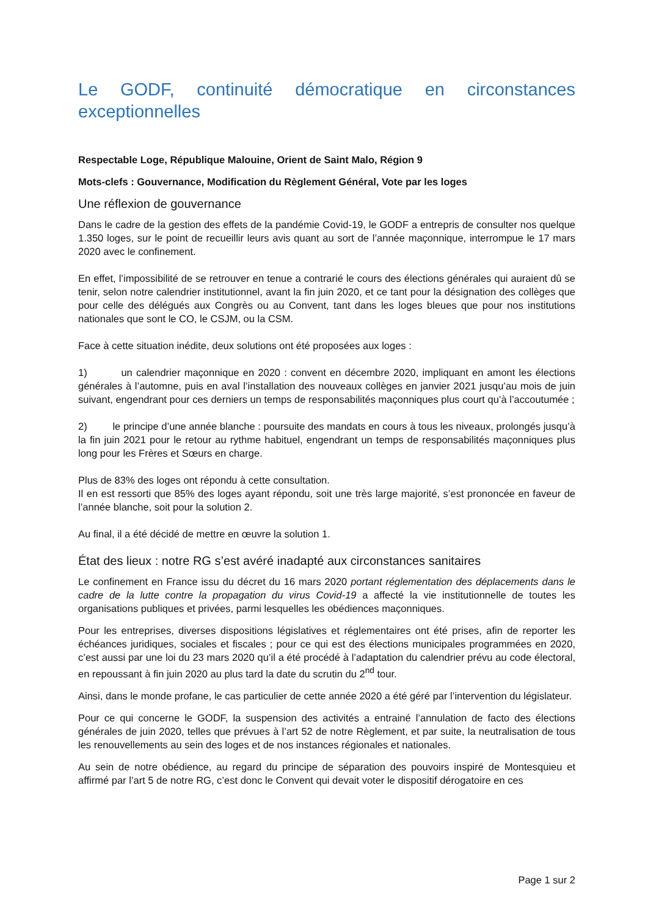Le GODF, continuité démocratique en circonstances
exceptionnelles
Respectable Loge, République Malouine, Orient de Saint Malo, Région 9
Mots-clefs : Gouvernance, Modification du Règlement Général, Vote par les loges
Une réflexion de gouvernance
Dans le cadre de la gestion des effets de la pandémie Covid-19, le GODF a entrepris de consulter nos quelque 1.350 loges, sur le point de recueillir leurs avis quant au sort de l’année maçonnique, interrompue le 17 mars 2020 avec le confinement.
En effet, l’impossibilité de se retrouver en tenue a contrarié le cours des élections générales qui auraient dû se tenir, selon notre calendrier institutionnel, avant la fin juin 2020, et ce tant pour la désignation des collèges que pour celle des délégués aux Congrès ou au Convent, tant dans les loges bleues que pour nos institutions nationales que sont le CO, le CSJM, ou la CSM.
Face à cette situation inédite, deux solutions ont été proposées aux loges :
1) un calendrier maçonnique en 2020 : convent en décembre 2020, impliquant en amont les élections générales à l’automne, puis en aval l’installation des nouveaux collèges en janvier 2021 jusqu’au mois de juin suivant, engendrant pour ces derniers un temps de responsabilités maçonniques plus court qu’à l’accoutumée ;
2) le principe d’une année blanche : poursuite des mandats en cours à tous les niveaux, prolongés jusqu’à la fin juin 2021 pour le retour au rythme habituel, engendrant un temps de responsabilités maçonniques plus long pour les Frères et Sœurs en charge.
Plus de 83% des loges ont répondu à cette consultation.
Il en est ressorti que 85% des loges ayant répondu, soit une très large majorité, s’est prononcée en faveur de l’année blanche, soit pour la solution 2.
Au final, il a été décidé de mettre en œuvre la solution 1.
État des lieux : notre RG s’est avéré inadapté aux circonstances sanitaires
Le confinement en France issu du décret du 16 mars 2020 portant réglementation des déplacements dans le cadre de la lutte contre la propagation du virus Covid-19 a affecté la vie institutionnelle de toutes les organisations publiques et privées, parmi lesquelles les obédiences maçonniques.
Pour les entreprises, diverses dispositions législatives et réglementaires ont été prises, afin de reporter les échéances juridiques, sociales et fiscales ; pour ce qui est des élections municipales programmées en 2020, c’est aussi par une loi du 23 mars 2020 qu’il a été procédé à l’adaptation du calendrier prévu au code électoral, en repoussant à fin juin 2020 au plus tard la date du scrutin du 2<sup>nd</sup> tour.
Ainsi, dans le monde profane, le cas particulier de cette année 2020 a été géré par l’intervention du législateur.
Pour ce qui concerne le GODF, la suspension des activités a entrainé l’annulation de facto des élections générales de juin 2020, telles que prévues à l’art 52 de notre Règlement, et par suite, la neutralisation de tous les renouvellements au sein des loges et de nos instances régionales et nationales.
Au sein de notre obédience, au regard du principe de séparation des pouvoirs inspiré de Montesquieu et affirmé par l’art 5 de notre RG, c’est donc le Convent qui devait voter le dispositif dérogatoire en ces
Page 1 sur 2